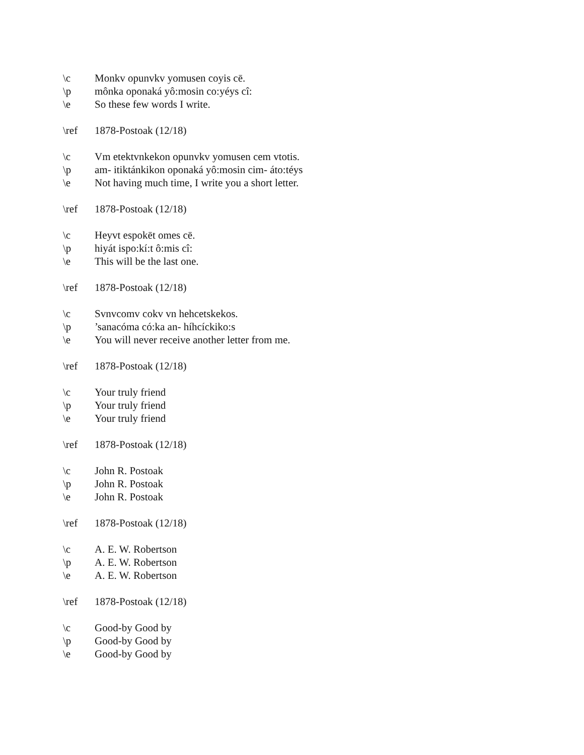\c Monkv opunvkv yomusen coyis cē.
\p mônka oponaká yô:mosin co:yéys cî:
\e So these few words I write.
\ref 1878-Postoak (12/18)
\c Vm etektvnkekon opunvkv yomusen cem vtotis.
\p am- itiktánkikon oponaká yô:mosin cim- áto:téys
\e Not having much time, I write you a short letter.
\ref 1878-Postoak (12/18)
\c Heyvt espokēt omes cē.
\p hiyát ispo:kí:t ô:mis cî:
\e This will be the last one.
\ref 1878-Postoak (12/18)
\c Svnvcomv cokv vn hehcetskekos.
\p’sanacóma có:ka an- híhcíckiko:s
\e You will never receive another letter from me.
\ref 1878-Postoak (12/18)
\c Your truly friend
\p Your truly friend
\e Your truly friend
\ref 1878-Postoak (12/18)
\c John R. Postoak
\p John R. Postoak
\e John R. Postoak
\ref 1878-Postoak (12/18)
\c A. E. W. Robertson
\p A. E. W. Robertson
\e A. E. W. Robertson
\ref 1878-Postoak (12/18)
\c Good-by Good by
\p Good-by Good by
\e Good-by Good by